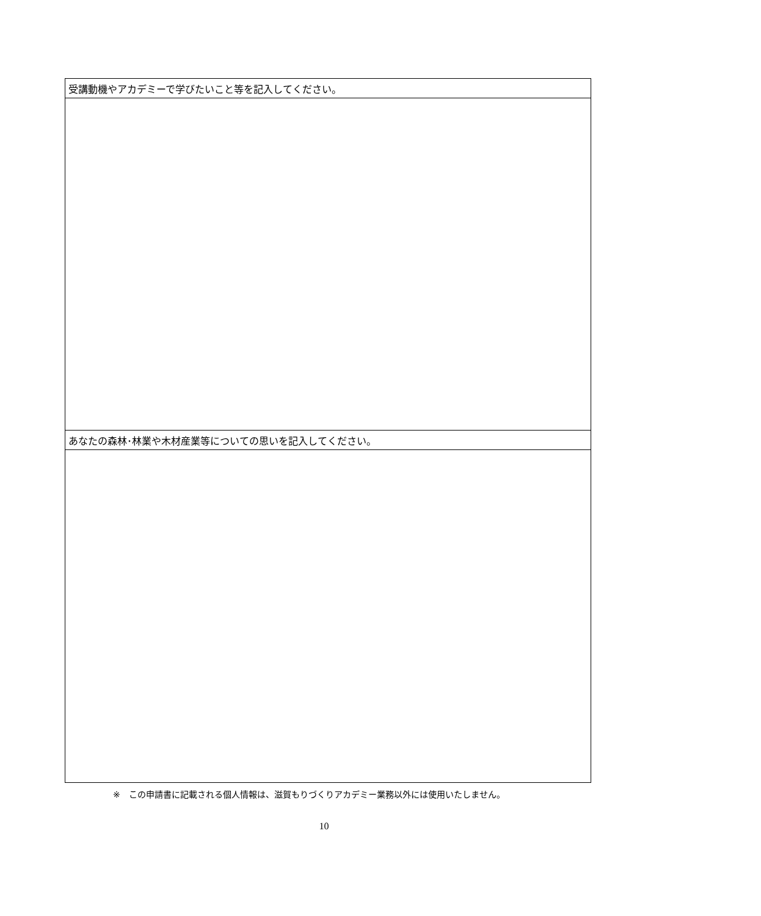| 受講動機やアカデミーで学びたいこと等を記入してください。 |
| あなたの森林･林業や木材産業等についての思いを記入してください。 |
※　この申請書に記載される個人情報は、滋賀もりづくりアカデミー業務以外には使用いたしません。
10